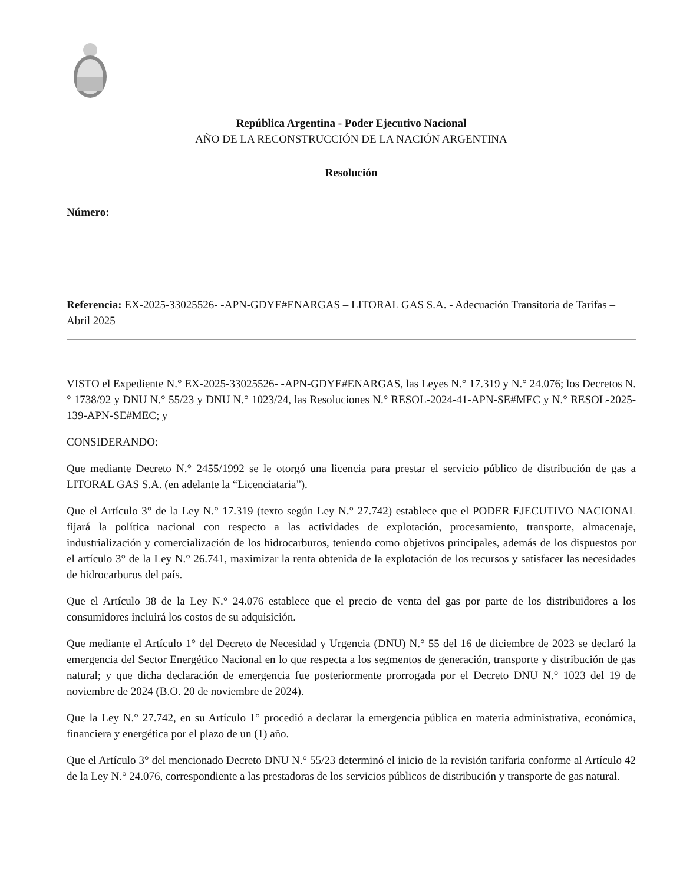República Argentina - Poder Ejecutivo Nacional
AÑO DE LA RECONSTRUCCIÓN DE LA NACIÓN ARGENTINA
Resolución
Número:
Referencia: EX-2025-33025526- -APN-GDYE#ENARGAS – LITORAL GAS S.A. - Adecuación Transitoria de Tarifas – Abril 2025
VISTO el Expediente N.° EX-2025-33025526- -APN-GDYE#ENARGAS, las Leyes N.° 17.319 y N.° 24.076; los Decretos N.° 1738/92 y DNU N.° 55/23 y DNU N.° 1023/24, las Resoluciones N.° RESOL-2024-41-APN-SE#MEC y N.° RESOL-2025-139-APN-SE#MEC; y
CONSIDERANDO:
Que mediante Decreto N.° 2455/1992 se le otorgó una licencia para prestar el servicio público de distribución de gas a LITORAL GAS S.A. (en adelante la “Licenciataria”).
Que el Artículo 3° de la Ley N.° 17.319 (texto según Ley N.° 27.742) establece que el PODER EJECUTIVO NACIONAL fijará la política nacional con respecto a las actividades de explotación, procesamiento, transporte, almacenaje, industrialización y comercialización de los hidrocarburos, teniendo como objetivos principales, además de los dispuestos por el artículo 3° de la Ley N.° 26.741, maximizar la renta obtenida de la explotación de los recursos y satisfacer las necesidades de hidrocarburos del país.
Que el Artículo 38 de la Ley N.° 24.076 establece que el precio de venta del gas por parte de los distribuidores a los consumidores incluirá los costos de su adquisición.
Que mediante el Artículo 1° del Decreto de Necesidad y Urgencia (DNU) N.° 55 del 16 de diciembre de 2023 se declaró la emergencia del Sector Energético Nacional en lo que respecta a los segmentos de generación, transporte y distribución de gas natural; y que dicha declaración de emergencia fue posteriormente prorrogada por el Decreto DNU N.° 1023 del 19 de noviembre de 2024 (B.O. 20 de noviembre de 2024).
Que la Ley N.° 27.742, en su Artículo 1° procedió a declarar la emergencia pública en materia administrativa, económica, financiera y energética por el plazo de un (1) año.
Que el Artículo 3° del mencionado Decreto DNU N.° 55/23 determinó el inicio de la revisión tarifaria conforme al Artículo 42 de la Ley N.° 24.076, correspondiente a las prestadoras de los servicios públicos de distribución y transporte de gas natural.